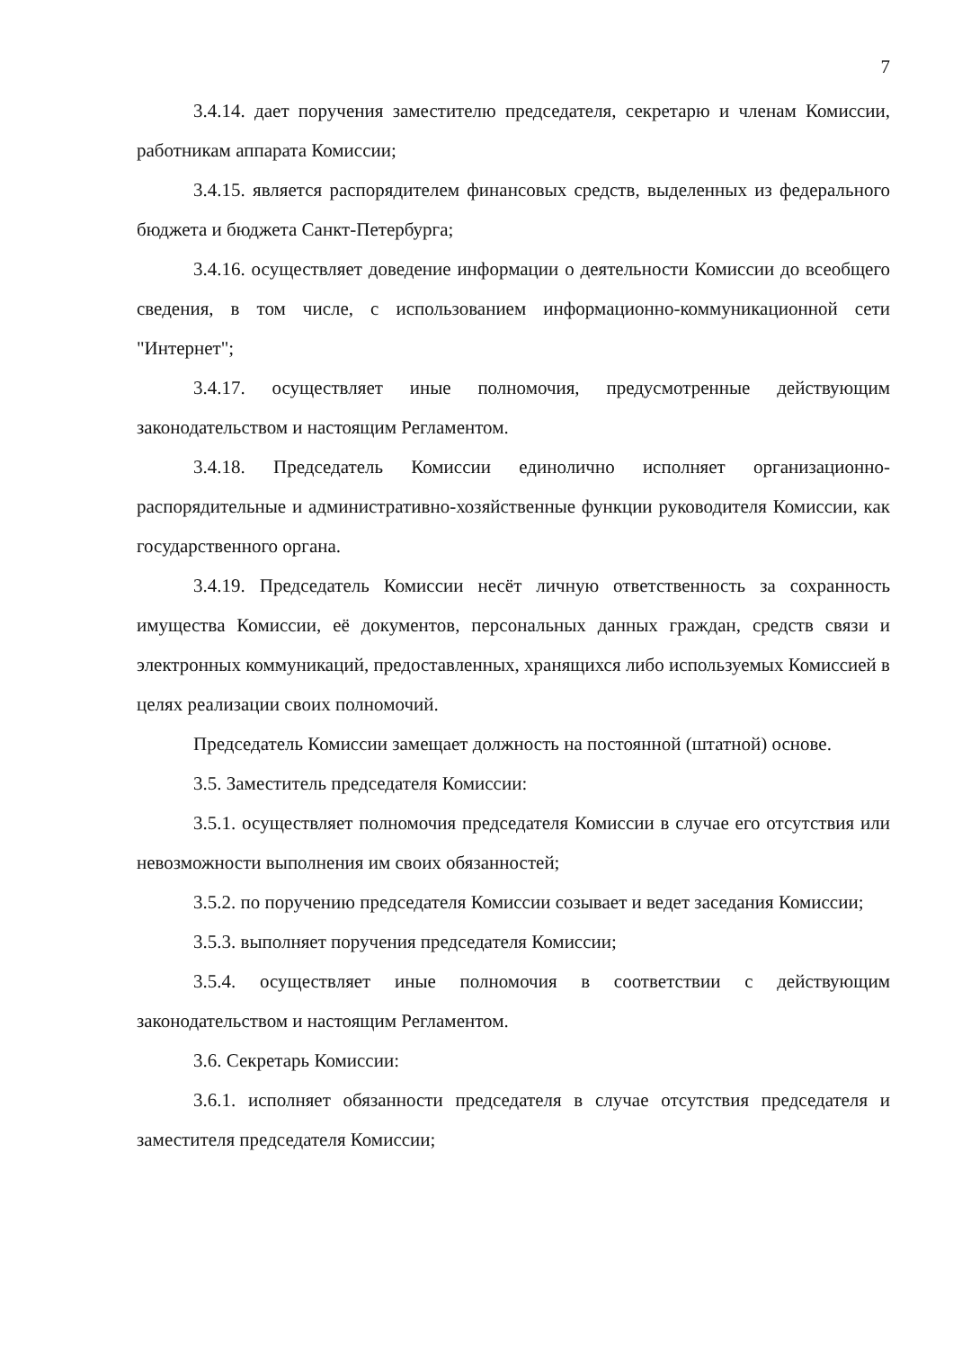7
3.4.14. дает поручения заместителю председателя, секретарю и членам Комиссии, работникам аппарата Комиссии;
3.4.15. является распорядителем финансовых средств, выделенных из федерального бюджета и бюджета Санкт-Петербурга;
3.4.16. осуществляет доведение информации о деятельности Комиссии до всеобщего сведения, в том числе, с использованием информационно-коммуникационной сети "Интернет";
3.4.17. осуществляет иные полномочия, предусмотренные действующим законодательством и настоящим Регламентом.
3.4.18. Председатель Комиссии единолично исполняет организационно-распорядительные и административно-хозяйственные функции руководителя Комиссии, как государственного органа.
3.4.19. Председатель Комиссии несёт личную ответственность за сохранность имущества Комиссии, её документов, персональных данных граждан, средств связи и электронных коммуникаций, предоставленных, хранящихся либо используемых Комиссией в целях реализации своих полномочий.
Председатель Комиссии замещает должность на постоянной (штатной) основе.
3.5. Заместитель председателя Комиссии:
3.5.1. осуществляет полномочия председателя Комиссии в случае его отсутствия или невозможности выполнения им своих обязанностей;
3.5.2. по поручению председателя Комиссии созывает и ведет заседания Комиссии;
3.5.3. выполняет поручения председателя Комиссии;
3.5.4. осуществляет иные полномочия в соответствии с действующим законодательством и настоящим Регламентом.
3.6. Секретарь Комиссии:
3.6.1. исполняет обязанности председателя в случае отсутствия председателя и заместителя председателя Комиссии;